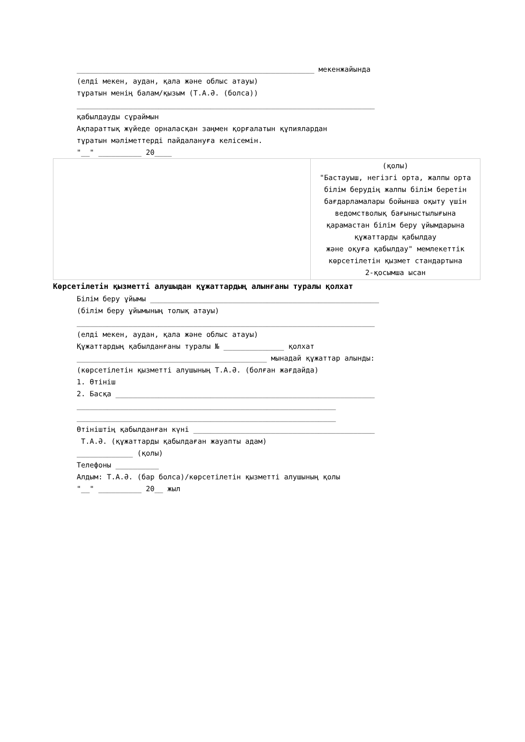_______________________________________________________ мекенжайында
(елді мекен, аудан, қала және облыс атауы)
тұратын менің балам/қызым (Т.А.Ә. (болса))
_____________________________________________________________________
қабылдауды сұраймын
Ақпараттық жүйеде орналасқан заңмен қорғалатын құпиялардан
тұратын мәліметтерді пайдалануға келісемін.
"__" __________ 20____
| | (қолы) "Бастауыш, негізгі орта, жалпы орта білім берудің жалпы білім беретін бағдарламалары бойынша оқыту үшін ведомстволық бағыныстылығына қарамастан білім беру ұйымдарына құжаттарды қабылдау және оқуға қабылдау" мемлекеттік көрсетілетін қызмет стандартына 2-қосымша ысан |
Көрсетілетін қызметті алушыдан құжаттардың алынғаны туралы қолхат
Білім беру ұйымы _____________________________________________________
(білім беру ұйымының толық атауы)
_____________________________________________________________________
(елді мекен, аудан, қала және облыс атауы)
Құжаттардың қабылданғаны туралы № ______________ қолхат
____________________________________________ мынадай құжаттар алынды:
(көрсетілетін қызметті алушының Т.А.Ә. (болған жағдайда)
1. Өтініш
2. Басқа ____________________________________________________________
____________________________________________________________
____________________________________________________________
Өтініштің қабылданған күні __________________________________________
Т.А.Ә. (құжаттарды қабылдаған жауапты адам)
_____________ (қолы)
Телефоны __________
Алдым: Т.А.Ә. (бар болса)/көрсетілетін қызметті алушының қолы
"__" __________ 20__ жыл